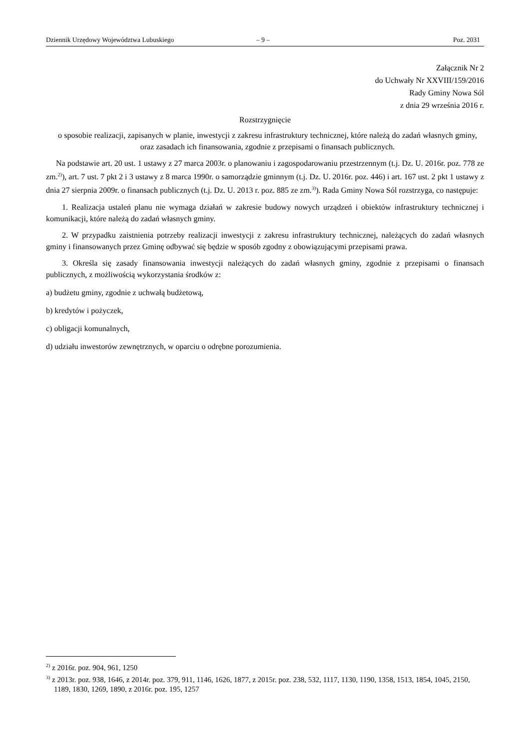Dziennik Urzędowy Województwa Lubuskiego – 9 – Poz. 2031
Załącznik Nr 2
do Uchwały Nr XXVIII/159/2016
Rady Gminy Nowa Sól
z dnia 29 września 2016 r.
Rozstrzygnięcie
o sposobie realizacji, zapisanych w planie, inwestycji z zakresu infrastruktury technicznej, które należą do zadań własnych gminy, oraz zasadach ich finansowania, zgodnie z przepisami o finansach publicznych.
Na podstawie art. 20 ust. 1 ustawy z 27 marca 2003r. o planowaniu i zagospodarowaniu przestrzennym (t.j. Dz. U. 2016r. poz. 778 ze zm.<sup>2)</sup>), art. 7 ust. 7 pkt 2 i 3 ustawy z 8 marca 1990r. o samorządzie gminnym (t.j. Dz. U. 2016r. poz. 446) i art. 167 ust. 2 pkt 1 ustawy z dnia 27 sierpnia 2009r. o finansach publicznych (t.j. Dz. U. 2013 r. poz. 885 ze zm.<sup>3)</sup>). Rada Gminy Nowa Sól rozstrzyga, co następuje:
1. Realizacja ustaleń planu nie wymaga działań w zakresie budowy nowych urządzeń i obiektów infrastruktury technicznej i komunikacji, które należą do zadań własnych gminy.
2. W przypadku zaistnienia potrzeby realizacji inwestycji z zakresu infrastruktury technicznej, należących do zadań własnych gminy i finansowanych przez Gminę odbywać się będzie w sposób zgodny z obowiązującymi przepisami prawa.
3. Określa się zasady finansowania inwestycji należących do zadań własnych gminy, zgodnie z przepisami o finansach publicznych, z możliwością wykorzystania środków z:
a) budżetu gminy, zgodnie z uchwałą budżetową,
b) kredytów i pożyczek,
c) obligacji komunalnych,
d) udziału inwestorów zewnętrznych, w oparciu o odrębne porozumienia.
<sup>2)</sup> z 2016r. poz. 904, 961, 1250
<sup>3)</sup> z 2013r. poz. 938, 1646, z 2014r. poz. 379, 911, 1146, 1626, 1877, z 2015r. poz. 238, 532, 1117, 1130, 1190, 1358, 1513, 1854, 1045, 2150, 1189, 1830, 1269, 1890, z 2016r. poz. 195, 1257